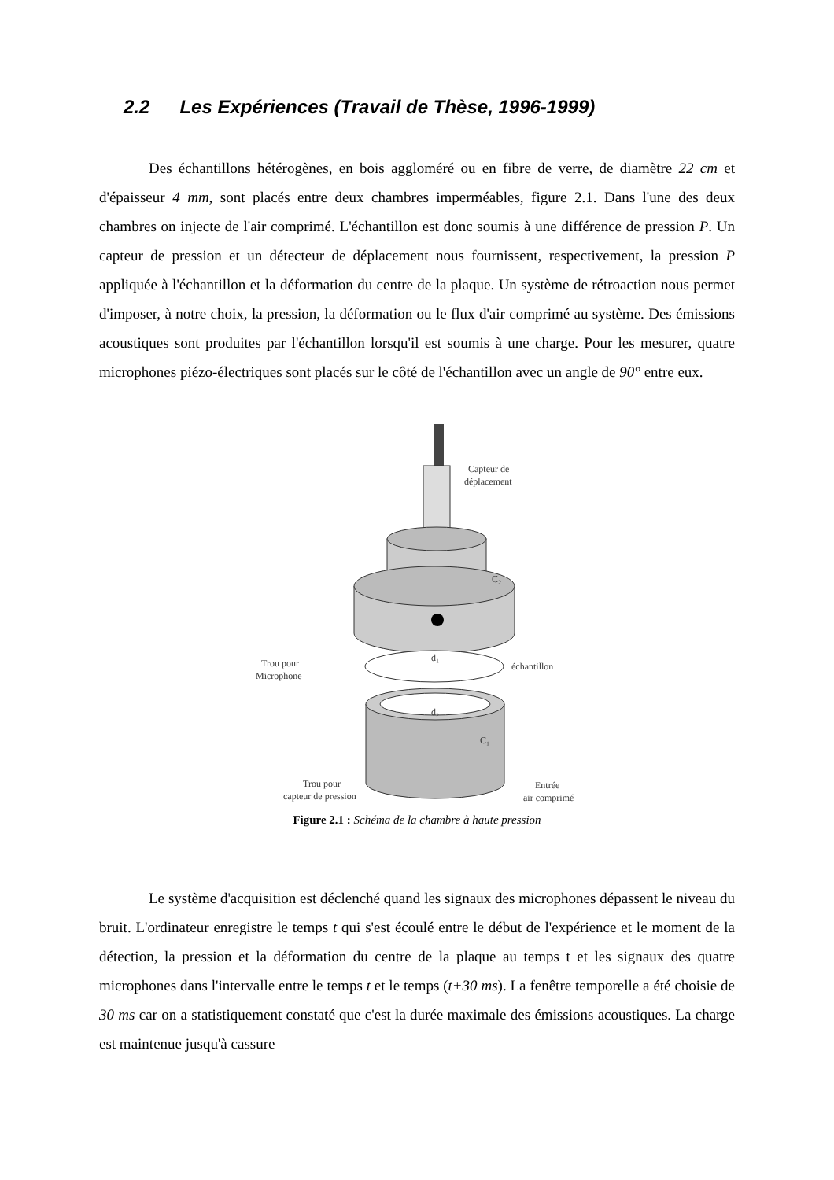2.2 Les Expériences (Travail de Thèse, 1996-1999)
Des échantillons hétérogènes, en bois aggloméré ou en fibre de verre, de diamètre 22 cm et d'épaisseur 4 mm, sont placés entre deux chambres imperméables, figure 2.1. Dans l'une des deux chambres on injecte de l'air comprimé. L'échantillon est donc soumis à une différence de pression P. Un capteur de pression et un détecteur de déplacement nous fournissent, respectivement, la pression P appliquée à l'échantillon et la déformation du centre de la plaque. Un système de rétroaction nous permet d'imposer, à notre choix, la pression, la déformation ou le flux d'air comprimé au système. Des émissions acoustiques sont produites par l'échantillon lorsqu'il est soumis à une charge. Pour les mesurer, quatre microphones piézo-électriques sont placés sur le côté de l'échantillon avec un angle de 90° entre eux.
Capteur de
déplacement
C₂
d₁
échantillon
Trou pour
Microphone
d₂
C₁
Trou pour
capteur de pression
Entrée
air comprimé
Figure 2.1 : Schéma de la chambre à haute pression
Le système d'acquisition est déclenché quand les signaux des microphones dépassent le niveau du bruit. L'ordinateur enregistre le temps t qui s'est écoulé entre le début de l'expérience et le moment de la détection, la pression et la déformation du centre de la plaque au temps t et les signaux des quatre microphones dans l'intervalle entre le temps t et le temps (t+30 ms). La fenêtre temporelle a été choisie de 30 ms car on a statistiquement constaté que c'est la durée maximale des émissions acoustiques. La charge est maintenue jusqu'à cassure